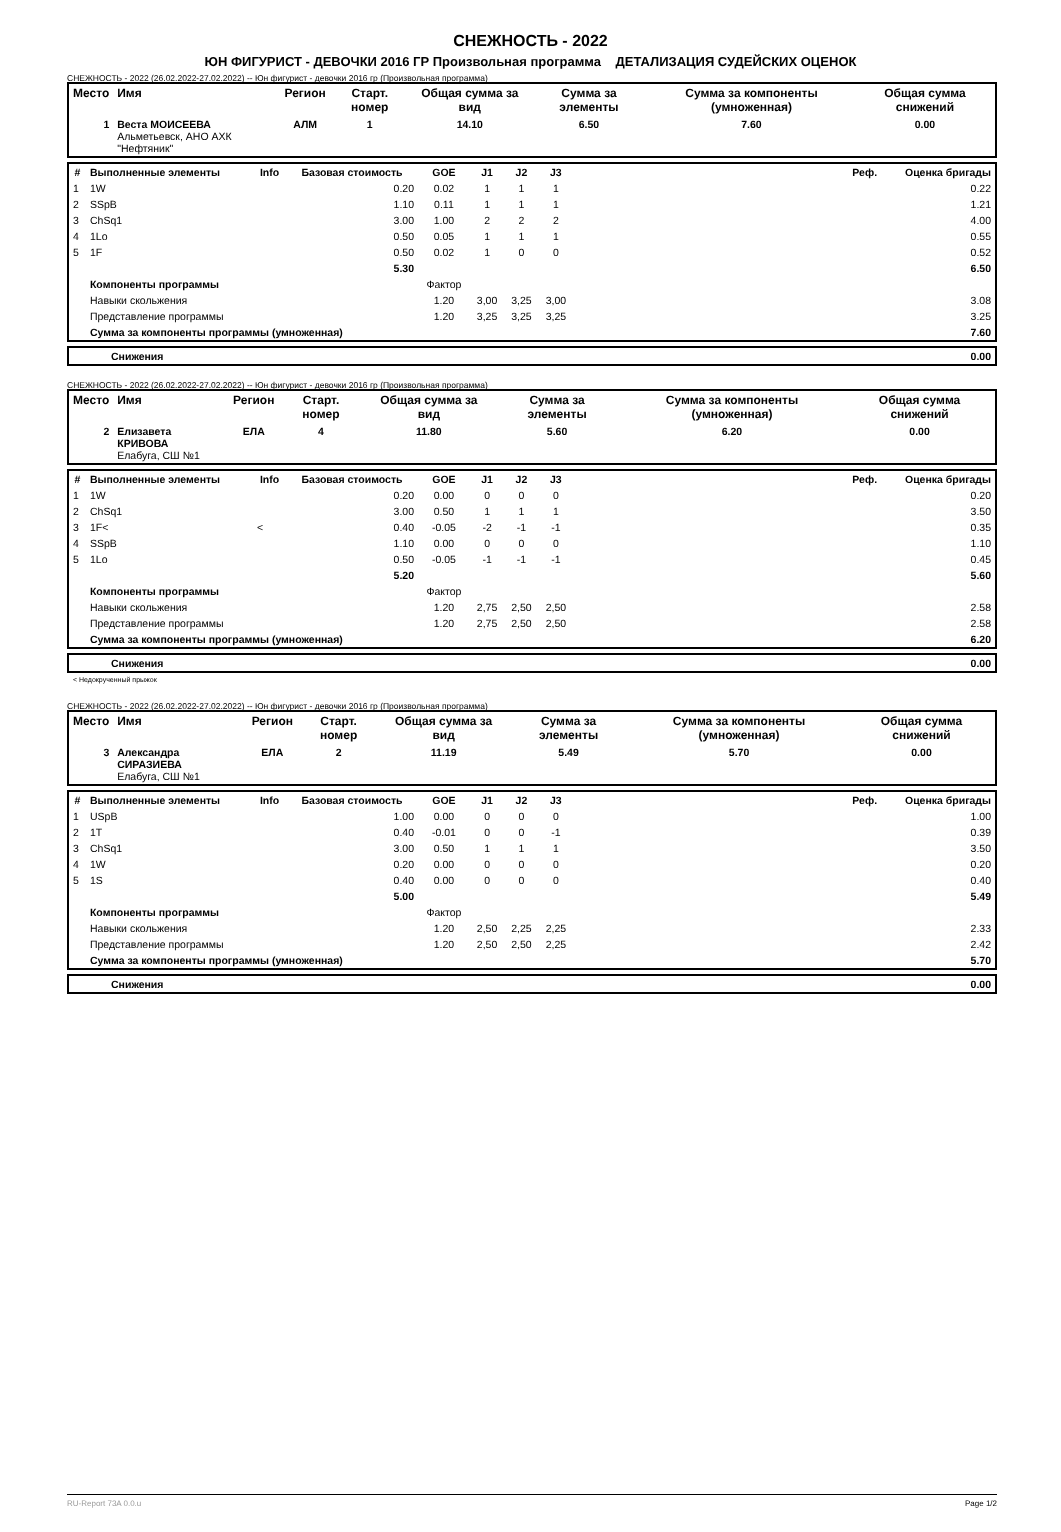СНЕЖНОСТЬ - 2022
ЮН ФИГУРИСТ - ДЕВОЧКИ 2016 ГР Произвольная программа ДЕТАЛИЗАЦИЯ СУДЕЙСКИХ ОЦЕНОК
СНЕЖНОСТЬ - 2022 (26.02.2022-27.02.2022) -- Юн фигурист - девочки 2016 гр (Произвольная программа)
| Место | Имя | Регион | Старт. номер | Общая сумма за вид | Сумма за элементы | Сумма за компоненты (умноженная) | Общая сумма снижений |
| --- | --- | --- | --- | --- | --- | --- | --- |
| 1 | Веста МОИСЕЕВА Альметьевск, АНО АХК "Нефтяник" | АЛМ | 1 | 14.10 | 6.50 | 7.60 | 0.00 |
| # | Выполненные элементы | Info | Базовая стоимость | GOE | J1 | J2 | J3 | Реф. | Оценка бригады |
| --- | --- | --- | --- | --- | --- | --- | --- | --- | --- |
| 1 | 1W | | 0.20 | 0.02 | 1 | 1 | 1 | | 0.22 |
| 2 | SSpB | | 1.10 | 0.11 | 1 | 1 | 1 | | 1.21 |
| 3 | ChSq1 | | 3.00 | 1.00 | 2 | 2 | 2 | | 4.00 |
| 4 | 1Lo | | 0.50 | 0.05 | 1 | 1 | 1 | | 0.55 |
| 5 | 1F | | 0.50 | 0.02 | 1 | 0 | 0 | | 0.52 |
| | | | 5.30 | | | | | | 6.50 |
| | Компоненты программы | | | Фактор | | | | | |
| | Навыки скольжения | | | 1.20 | 3,00 | 3,25 | 3,00 | | 3.08 |
| | Представление программы | | | 1.20 | 3,25 | 3,25 | 3,25 | | 3.25 |
| | Сумма за компоненты программы (умноженная) | | | | | | | | 7.60 |
| | Снижения | 0.00 |
СНЕЖНОСТЬ - 2022 (26.02.2022-27.02.2022) -- Юн фигурист - девочки 2016 гр (Произвольная программа)
| Место | Имя | Регион | Старт. номер | Общая сумма за вид | Сумма за элементы | Сумма за компоненты (умноженная) | Общая сумма снижений |
| --- | --- | --- | --- | --- | --- | --- | --- |
| 2 | Елизавета КРИВОВА Елабуга, СШ №1 | ЕЛА | 4 | 11.80 | 5.60 | 6.20 | 0.00 |
| # | Выполненные элементы | Info | Базовая стоимость | GOE | J1 | J2 | J3 | Реф. | Оценка бригады |
| --- | --- | --- | --- | --- | --- | --- | --- | --- | --- |
| 1 | 1W | | 0.20 | 0.00 | 0 | 0 | 0 | | 0.20 |
| 2 | ChSq1 | | 3.00 | 0.50 | 1 | 1 | 1 | | 3.50 |
| 3 | 1F< | < | 0.40 | -0.05 | -2 | -1 | -1 | | 0.35 |
| 4 | SSpB | | 1.10 | 0.00 | 0 | 0 | 0 | | 1.10 |
| 5 | 1Lo | | 0.50 | -0.05 | -1 | -1 | -1 | | 0.45 |
| | | | 5.20 | | | | | | 5.60 |
| | Компоненты программы | | | Фактор | | | | | |
| | Навыки скольжения | | | 1.20 | 2,75 | 2,50 | 2,50 | | 2.58 |
| | Представление программы | | | 1.20 | 2,75 | 2,50 | 2,50 | | 2.58 |
| | Сумма за компоненты программы (умноженная) | | | | | | | | 6.20 |
| | Снижения | 0.00 |
< Недокрученный прыжок
СНЕЖНОСТЬ - 2022 (26.02.2022-27.02.2022) -- Юн фигурист - девочки 2016 гр (Произвольная программа)
| Место | Имя | Регион | Старт. номер | Общая сумма за вид | Сумма за элементы | Сумма за компоненты (умноженная) | Общая сумма снижений |
| --- | --- | --- | --- | --- | --- | --- | --- |
| 3 | Александра СИРАЗИЕВА Елабуга, СШ №1 | ЕЛА | 2 | 11.19 | 5.49 | 5.70 | 0.00 |
| # | Выполненные элементы | Info | Базовая стоимость | GOE | J1 | J2 | J3 | Реф. | Оценка бригады |
| --- | --- | --- | --- | --- | --- | --- | --- | --- | --- |
| 1 | USpB | | 1.00 | 0.00 | 0 | 0 | 0 | | 1.00 |
| 2 | 1T | | 0.40 | -0.01 | 0 | 0 | -1 | | 0.39 |
| 3 | ChSq1 | | 3.00 | 0.50 | 1 | 1 | 1 | | 3.50 |
| 4 | 1W | | 0.20 | 0.00 | 0 | 0 | 0 | | 0.20 |
| 5 | 1S | | 0.40 | 0.00 | 0 | 0 | 0 | | 0.40 |
| | | | 5.00 | | | | | | 5.49 |
| | Компоненты программы | | | Фактор | | | | | |
| | Навыки скольжения | | | 1.20 | 2,50 | 2,25 | 2,25 | | 2.33 |
| | Представление программы | | | 1.20 | 2,50 | 2,50 | 2,25 | | 2.42 |
| | Сумма за компоненты программы (умноженная) | | | | | | | | 5.70 |
| | Снижения | 0.00 |
RU-Report 73A 0.0.u Page 1/2